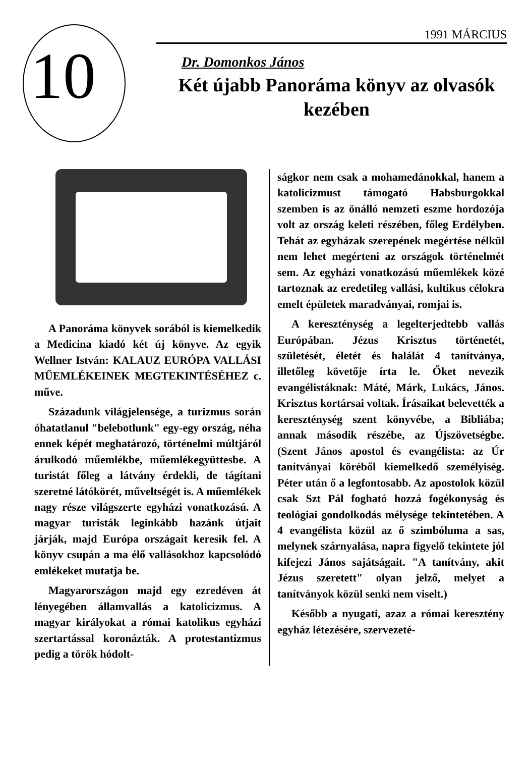10
1991 MÁRCIUS
Dr. Domonkos János
Két újabb Panoráma könyv az olvasók kezében
A Panoráma könyvek sorából is kiemelkedik a Medicina kiadó két új könyve. Az egyik Wellner István: KALAUZ EURÓPA VALLÁSI MŰEMLÉKEINEK MEGTEKINTÉSÉHEZ c. műve.
Századunk világjelensége, a turizmus során óhatatlanul "belebotlunk" egy-egy ország, néha ennek képét meghatározó, történelmi múltjáról árulkodó műemlékbe, műemlékegyüttesbe. A turistát főleg a látvány érdekli, de tágítani szeretné látókörét, műveltségét is. A műemlékek nagy része világszerte egyházi vonatkozású. A magyar turisták leginkább hazánk útjait járják, majd Európa országait keresik fel. A könyv csupán a ma élő vallásokhoz kapcsolódó emlékeket mutatja be.
Magyarországon majd egy ezredéven át lényegében államvallás a katolicizmus. A magyar királyokat a római katolikus egyházi szertartással koronázták. A protestantizmus pedig a török hódolt-
ságkor nem csak a mohamedánokkal, hanem a katolicizmust támogató Habsburgokkal szemben is az önálló nemzeti eszme hordozója volt az ország keleti részében, főleg Erdélyben. Tehát az egyházak szerepének megértése nélkül nem lehet megérteni az országok történelmét sem. Az egyházi vonatkozású műemlékek közé tartoznak az eredetileg vallási, kultikus célokra emelt épületek maradványai, romjai is.
A kereszténység a legelterjedtebb vallás Európában. Jézus Krisztus történetét, születését, életét és halálát 4 tanítványa, illetőleg követője írta le. Őket nevezik evangélistáknak: Máté, Márk, Lukács, János. Krisztus kortársai voltak. Írásaikat belevették a kereszténység szent könyvébe, a Bibliába; annak második részébe, az Újszövetségbe. (Szent János apostol és evangélista: az Úr tanítványai köréből kiemelkedő személyiség. Péter után ő a legfontosabb. Az apostolok közül csak Szt Pál fogható hozzá fogékonyság és teológiai gondolkodás mélysége tekintetében. A 4 evangélista közül az ő szimbóluma a sas, melynek szárnyalása, napra figyelő tekintete jól kifejezi János sajátságait. "A tanítvány, akit Jézus szeretett" olyan jelző, melyet a tanítványok közül senki nem viselt.)
Később a nyugati, azaz a római keresztény egyház létezésére, szervezeté-